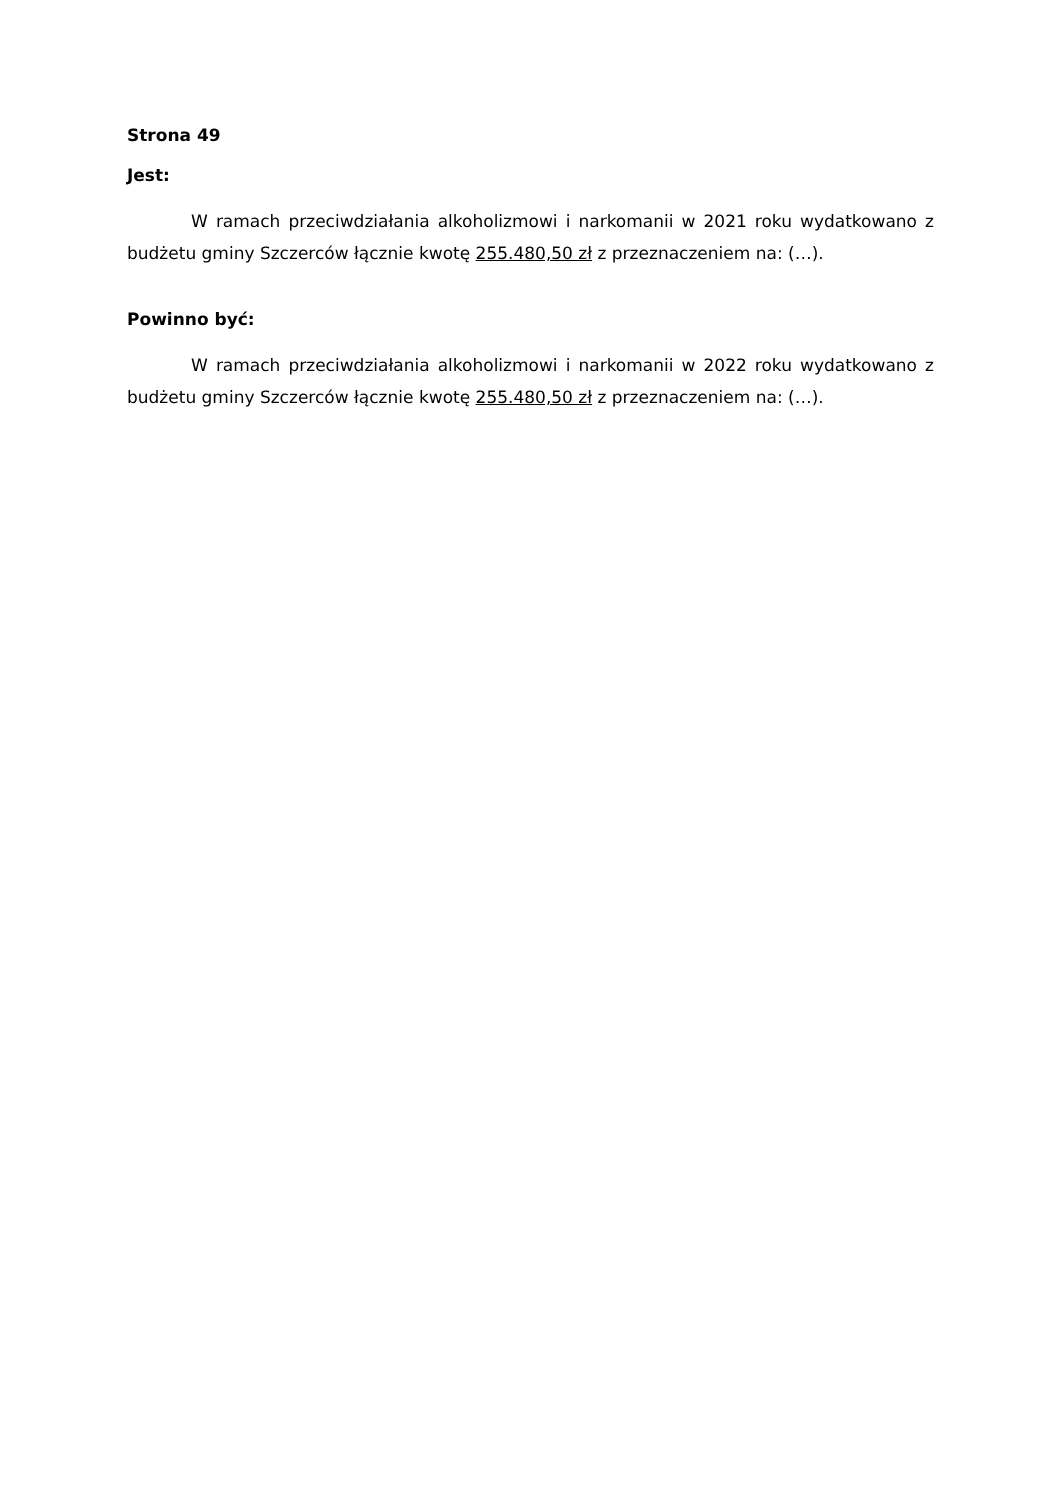Strona 49
Jest:
W ramach przeciwdziałania alkoholizmowi i narkomanii w 2021 roku wydatkowano z budżetu gminy Szczerców łącznie kwotę 255.480,50 zł z przeznaczeniem na: (…).
Powinno być:
W ramach przeciwdziałania alkoholizmowi i narkomanii w 2022 roku wydatkowano z budżetu gminy Szczerców łącznie kwotę 255.480,50 zł z przeznaczeniem na: (…).